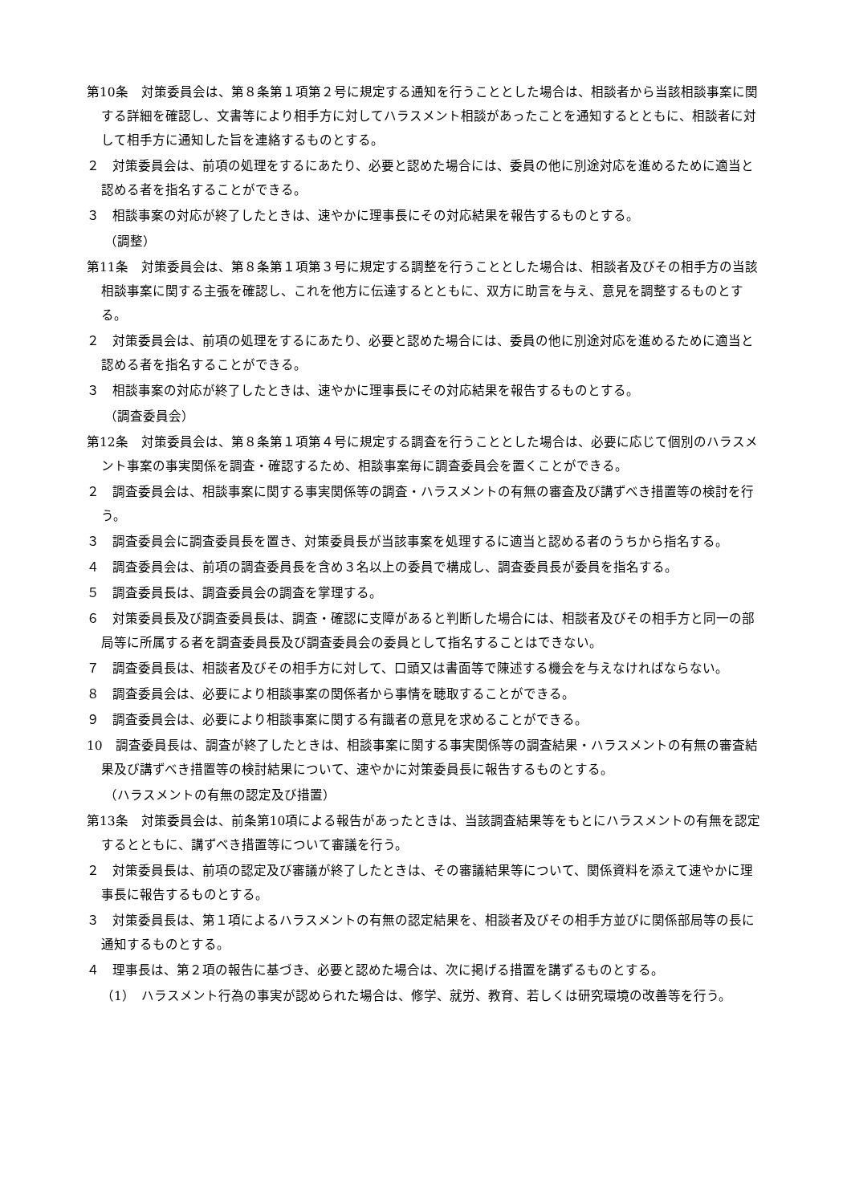第10条　対策委員会は、第８条第１項第２号に規定する通知を行うこととした場合は、相談者から当該相談事案に関する詳細を確認し、文書等により相手方に対してハラスメント相談があったことを通知するとともに、相談者に対して相手方に通知した旨を連絡するものとする。
２　対策委員会は、前項の処理をするにあたり、必要と認めた場合には、委員の他に別途対応を進めるために適当と認める者を指名することができる。
３　相談事案の対応が終了したときは、速やかに理事長にその対応結果を報告するものとする。
（調整）
第11条　対策委員会は、第８条第１項第３号に規定する調整を行うこととした場合は、相談者及びその相手方の当該相談事案に関する主張を確認し、これを他方に伝達するとともに、双方に助言を与え、意見を調整するものとする。
２　対策委員会は、前項の処理をするにあたり、必要と認めた場合には、委員の他に別途対応を進めるために適当と認める者を指名することができる。
３　相談事案の対応が終了したときは、速やかに理事長にその対応結果を報告するものとする。
（調査委員会）
第12条　対策委員会は、第８条第１項第４号に規定する調査を行うこととした場合は、必要に応じて個別のハラスメント事案の事実関係を調査・確認するため、相談事案毎に調査委員会を置くことができる。
２　調査委員会は、相談事案に関する事実関係等の調査・ハラスメントの有無の審査及び講ずべき措置等の検討を行う。
３　調査委員会に調査委員長を置き、対策委員長が当該事案を処理するに適当と認める者のうちから指名する。
４　調査委員会は、前項の調査委員長を含め３名以上の委員で構成し、調査委員長が委員を指名する。
５　調査委員長は、調査委員会の調査を掌理する。
６　対策委員長及び調査委員長は、調査・確認に支障があると判断した場合には、相談者及びその相手方と同一の部局等に所属する者を調査委員長及び調査委員会の委員として指名することはできない。
７　調査委員長は、相談者及びその相手方に対して、口頭又は書面等で陳述する機会を与えなければならない。
８　調査委員会は、必要により相談事案の関係者から事情を聴取することができる。
９　調査委員会は、必要により相談事案に関する有識者の意見を求めることができる。
10　調査委員長は、調査が終了したときは、相談事案に関する事実関係等の調査結果・ハラスメントの有無の審査結果及び講ずべき措置等の検討結果について、速やかに対策委員長に報告するものとする。
（ハラスメントの有無の認定及び措置）
第13条　対策委員会は、前条第10項による報告があったときは、当該調査結果等をもとにハラスメントの有無を認定するとともに、講ずべき措置等について審議を行う。
２　対策委員長は、前項の認定及び審議が終了したときは、その審議結果等について、関係資料を添えて速やかに理事長に報告するものとする。
３　対策委員長は、第１項によるハラスメントの有無の認定結果を、相談者及びその相手方並びに関係部局等の長に通知するものとする。
４　理事長は、第２項の報告に基づき、必要と認めた場合は、次に掲げる措置を講ずるものとする。
（1）　ハラスメント行為の事実が認められた場合は、修学、就労、教育、若しくは研究環境の改善等を行う。